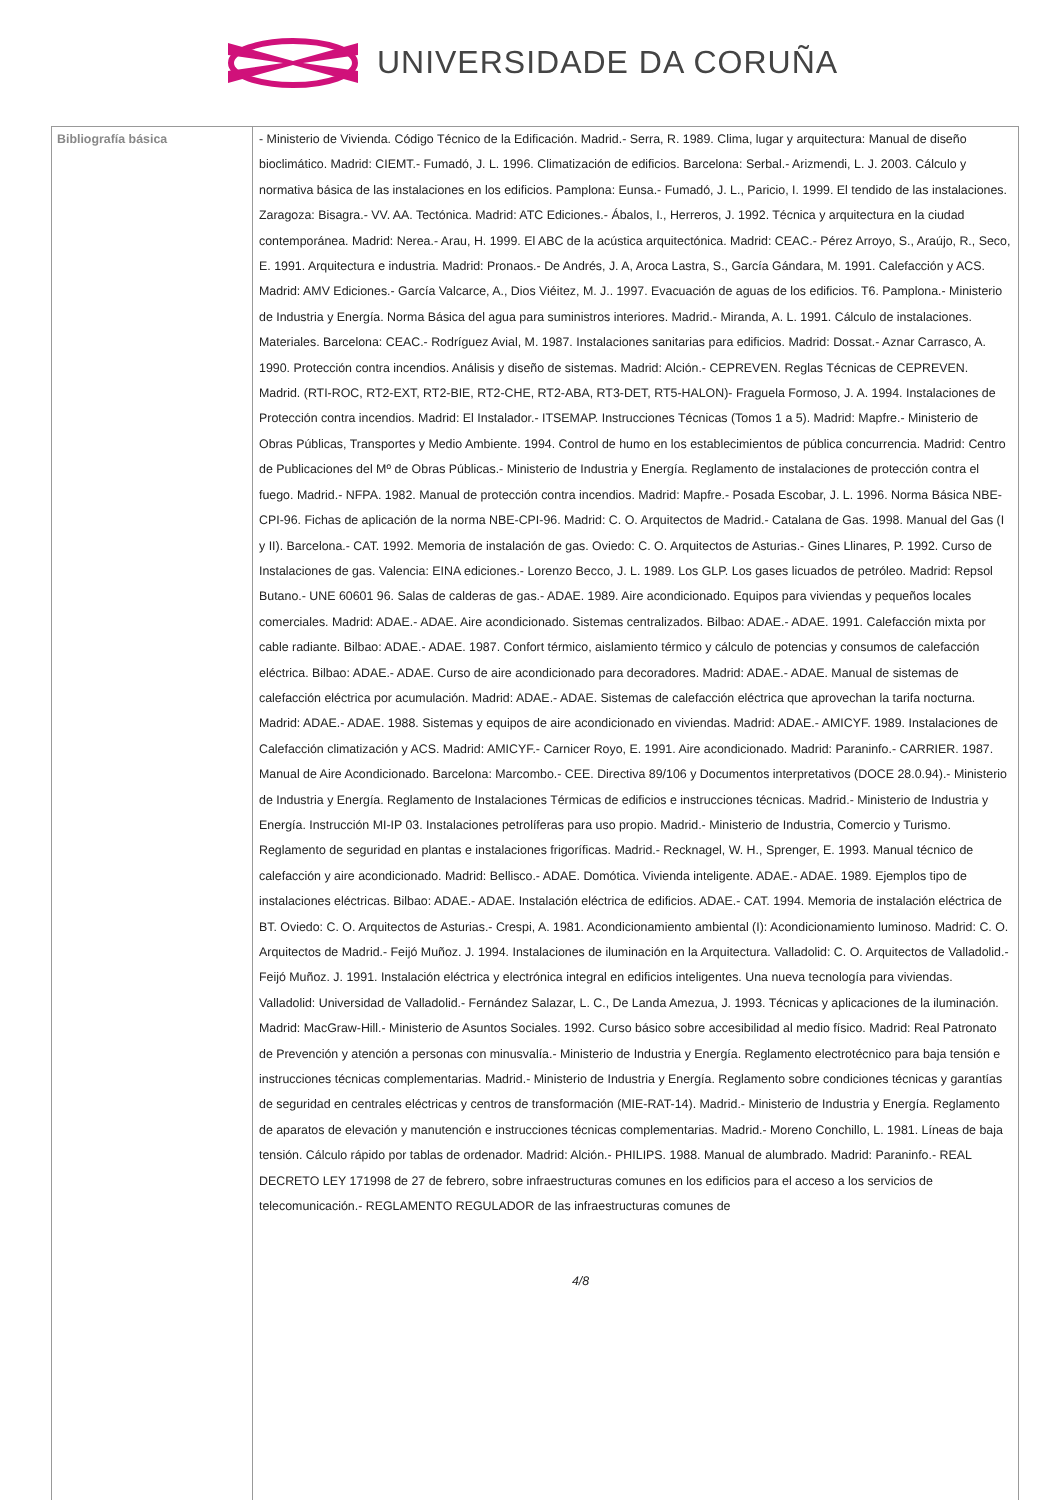UNIVERSIDADE DA CORUÑA
| Bibliografía básica | - Ministerio de Vivienda. Código Técnico de la Edificación. Madrid.- Serra, R. 1989. Clima, lugar y arquitectura: Manual de diseño bioclimático. Madrid: CIEMT.- Fumadó, J. L. 1996. Climatización de edificios. Barcelona: Serbal.- Arizmendi, L. J. 2003. Cálculo y normativa básica de las instalaciones en los edificios. Pamplona: Eunsa.- Fumadó, J. L., Paricio, I. 1999. El tendido de las instalaciones. Zaragoza: Bisagra.- VV. AA. Tectónica. Madrid: ATC Ediciones.- Ábalos, I., Herreros, J. 1992. Técnica y arquitectura en la ciudad contemporánea. Madrid: Nerea.- Arau, H. 1999. El ABC de la acústica arquitectónica. Madrid: CEAC.- Pérez Arroyo, S., Araújo, R., Seco, E. 1991. Arquitectura e industria. Madrid: Pronaos.- De Andrés, J. A, Aroca Lastra, S., García Gándara, M. 1991. Calefacción y ACS. Madrid: AMV Ediciones.- García Valcarce, A., Dios Viéitez, M. J.. 1997. Evacuación de aguas de los edificios. T6. Pamplona.- Ministerio de Industria y Energía. Norma Básica del agua para suministros interiores. Madrid.- Miranda, A. L. 1991. Cálculo de instalaciones. Materiales. Barcelona: CEAC.- Rodríguez Avial, M. 1987. Instalaciones sanitarias para edificios. Madrid: Dossat.- Aznar Carrasco, A. 1990. Protección contra incendios. Análisis y diseño de sistemas. Madrid: Alción.- CEPREVEN. Reglas Técnicas de CEPREVEN. Madrid. (RTI-ROC, RT2-EXT, RT2-BIE, RT2-CHE, RT2-ABA, RT3-DET, RT5-HALON)- Fraguela Formoso, J. A. 1994. Instalaciones de Protección contra incendios. Madrid: El Instalador.- ITSEMAP. Instrucciones Técnicas (Tomos 1 a 5). Madrid: Mapfre.- Ministerio de Obras Públicas, Transportes y Medio Ambiente. 1994. Control de humo en los establecimientos de pública concurrencia. Madrid: Centro de Publicaciones del Mº de Obras Públicas.- Ministerio de Industria y Energía. Reglamento de instalaciones de protección contra el fuego. Madrid.- NFPA. 1982. Manual de protección contra incendios. Madrid: Mapfre.- Posada Escobar, J. L. 1996. Norma Básica NBE-CPI-96. Fichas de aplicación de la norma NBE-CPI-96. Madrid: C. O. Arquitectos de Madrid.- Catalana de Gas. 1998. Manual del Gas (I y II). Barcelona.- CAT. 1992. Memoria de instalación de gas. Oviedo: C. O. Arquitectos de Asturias.- Gines Llinares, P. 1992. Curso de Instalaciones de gas. Valencia: EINA ediciones.- Lorenzo Becco, J. L. 1989. Los GLP. Los gases licuados de petróleo. Madrid: Repsol Butano.- UNE 60601 96. Salas de calderas de gas.- ADAE. 1989. Aire acondicionado. Equipos para viviendas y pequeños locales comerciales. Madrid: ADAE.- ADAE. Aire acondicionado. Sistemas centralizados. Bilbao: ADAE.- ADAE. 1991. Calefacción mixta por cable radiante. Bilbao: ADAE.- ADAE. 1987. Confort térmico, aislamiento térmico y cálculo de potencias y consumos de calefacción eléctrica. Bilbao: ADAE.- ADAE. Curso de aire acondicionado para decoradores. Madrid: ADAE.- ADAE. Manual de sistemas de calefacción eléctrica por acumulación. Madrid: ADAE.- ADAE. Sistemas de calefacción eléctrica que aprovechan la tarifa nocturna. Madrid: ADAE.- ADAE. 1988. Sistemas y equipos de aire acondicionado en viviendas. Madrid: ADAE.- AMICYF. 1989. Instalaciones de Calefacción climatización y ACS. Madrid: AMICYF.- Carnicer Royo, E. 1991. Aire acondicionado. Madrid: Paraninfo.- CARRIER. 1987. Manual de Aire Acondicionado. Barcelona: Marcombo.- CEE. Directiva 89/106 y Documentos interpretativos (DOCE 28.0.94).- Ministerio de Industria y Energía. Reglamento de Instalaciones Térmicas de edificios e instrucciones técnicas. Madrid.- Ministerio de Industria y Energía. Instrucción MI-IP 03. Instalaciones petrolíferas para uso propio. Madrid.- Ministerio de Industria, Comercio y Turismo. Reglamento de seguridad en plantas e instalaciones frigoríficas. Madrid.- Recknagel, W. H., Sprenger, E. 1993. Manual técnico de calefacción y aire acondicionado. Madrid: Bellisco.- ADAE. Domótica. Vivienda inteligente. ADAE.- ADAE. 1989. Ejemplos tipo de instalaciones eléctricas. Bilbao: ADAE.- ADAE. Instalación eléctrica de edificios. ADAE.- CAT. 1994. Memoria de instalación eléctrica de BT. Oviedo: C. O. Arquitectos de Asturias.- Crespi, A. 1981. Acondicionamiento ambiental (I): Acondicionamiento luminoso. Madrid: C. O. Arquitectos de Madrid.- Feijó Muñoz. J. 1994. Instalaciones de iluminación en la Arquitectura. Valladolid: C. O. Arquitectos de Valladolid.- Feijó Muñoz. J. 1991. Instalación eléctrica y electrónica integral en edificios inteligentes. Una nueva tecnología para viviendas. Valladolid: Universidad de Valladolid.- Fernández Salazar, L. C., De Landa Amezua, J. 1993. Técnicas y aplicaciones de la iluminación. Madrid: MacGraw-Hill.- Ministerio de Asuntos Sociales. 1992. Curso básico sobre accesibilidad al medio físico. Madrid: Real Patronato de Prevención y atención a personas con minusvalía.- Ministerio de Industria y Energía. Reglamento electrotécnico para baja tensión e instrucciones técnicas complementarias. Madrid.- Ministerio de Industria y Energía. Reglamento sobre condiciones técnicas y garantías de seguridad en centrales eléctricas y centros de transformación (MIE-RAT-14). Madrid.- Ministerio de Industria y Energía. Reglamento de aparatos de elevación y manutención e instrucciones técnicas complementarias. Madrid.- Moreno Conchillo, L. 1981. Líneas de baja tensión. Cálculo rápido por tablas de ordenador. Madrid: Alción.- PHILIPS. 1988. Manual de alumbrado. Madrid: Paraninfo.- REAL DECRETO LEY 171998 de 27 de febrero, sobre infraestructuras comunes en los edificios para el acceso a los servicios de telecomunicación.- REGLAMENTO REGULADOR de las infraestructuras comunes de 4/8 |